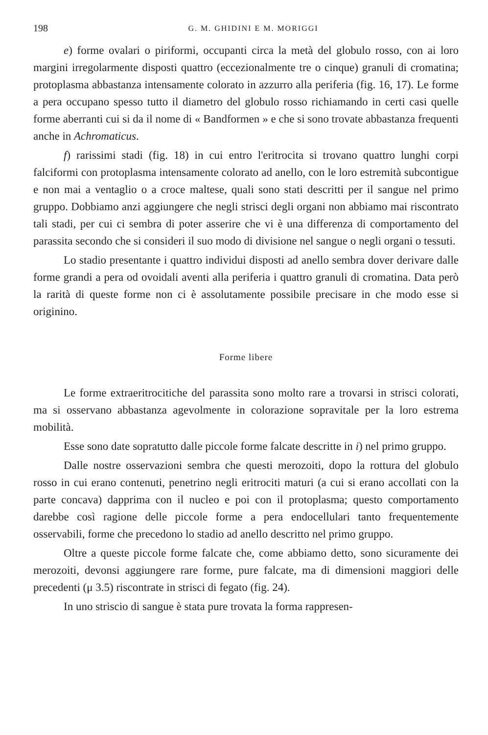198 G. M. GHIDINI E M. MORIGGI
e) forme ovalari o piriformi, occupanti circa la metà del globulo rosso, con ai loro margini irregolarmente disposti quattro (eccezionalmente tre o cinque) granuli di cromatina; protoplasma abbastanza intensamente colorato in azzurro alla periferia (fig. 16, 17). Le forme a pera occupano spesso tutto il diametro del globulo rosso richiamando in certi casi quelle forme aberranti cui si da il nome di « Bandformen » e che si sono trovate abbastanza frequenti anche in Achromaticus.
f) rarissimi stadi (fig. 18) in cui entro l'eritrocita si trovano quattro lunghi corpi falciformi con protoplasma intensamente colorato ad anello, con le loro estremità subcontigue e non mai a ventaglio o a croce maltese, quali sono stati descritti per il sangue nel primo gruppo. Dobbiamo anzi aggiungere che negli strisci degli organi non abbiamo mai riscontrato tali stadi, per cui ci sembra di poter asserire che vi è una differenza di comportamento del parassita secondo che si consideri il suo modo di divisione nel sangue o negli organi o tessuti.
Lo stadio presentante i quattro individui disposti ad anello sembra dover derivare dalle forme grandi a pera od ovoidali aventi alla periferia i quattro granuli di cromatina. Data però la rarità di queste forme non ci è assolutamente possibile precisare in che modo esse si originino.
Forme libere
Le forme extraeritrocitiche del parassita sono molto rare a trovarsi in strisci colorati, ma si osservano abbastanza agevolmente in colorazione sopravitale per la loro estrema mobilità.
Esse sono date sopratutto dalle piccole forme falcate descritte in i) nel primo gruppo.
Dalle nostre osservazioni sembra che questi merozoiti, dopo la rottura del globulo rosso in cui erano contenuti, penetrino negli eritrociti maturi (a cui si erano accollati con la parte concava) dapprima con il nucleo e poi con il protoplasma; questo comportamento darebbe così ragione delle piccole forme a pera endocellulari tanto frequentemente osservabili, forme che precedono lo stadio ad anello descritto nel primo gruppo.
Oltre a queste piccole forme falcate che, come abbiamo detto, sono sicuramente dei merozoiti, devonsi aggiungere rare forme, pure falcate, ma di dimensioni maggiori delle precedenti (μ 3.5) riscontrate in strisci di fegato (fig. 24).
In uno striscio di sangue è stata pure trovata la forma rappresen-